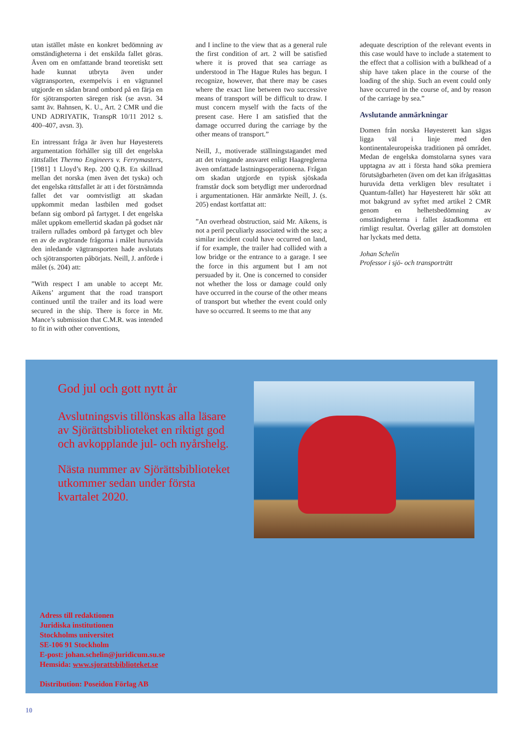utan istället måste en konkret bedömning av omständigheterna i det enskilda fallet göras. Även om en omfattande brand teoretiskt sett hade kunnat utbryta även under vägtransporten, exempelvis i en vägtunnel utgjorde en sådan brand ombord på en färja en för sjötransporten säregen risk (se avsn. 34 samt äv. Bahnsen, K. U., Art. 2 CMR und die UND ADRIYATIK, TranspR 10/11 2012 s. 400–407, avsn. 3).
En intressant fråga är även hur Høyesterets argumentation förhåller sig till det engelska rättsfallet Thermo Engineers v. Ferrymasters, [1981] 1 Lloyd’s Rep. 200 Q.B. En skillnad mellan det norska (men även det tyska) och det engelska rättsfallet är att i det förstnämnda fallet det var oomtvistligt att skadan uppkommit medan lastbilen med godset befann sig ombord på fartyget. I det engelska målet uppkom emellertid skadan på godset när trailern rullades ombord på fartyget och blev en av de avgörande frågorna i målet huruvida den inledande vägtransporten hade avslutats och sjötransporten påbörjats. Neill, J. anförde i målet (s. 204) att:
”With respect I am unable to accept Mr. Aikens’ argument that the road transport continued until the trailer and its load were secured in the ship. There is force in Mr. Mance’s submission that C.M.R. was intended to fit in with other conventions,
and I incline to the view that as a general rule the first condition of art. 2 will be satisfied where it is proved that sea carriage as understood in The Hague Rules has begun. I recognize, however, that there may be cases where the exact line between two successive means of transport will be difficult to draw. I must concern myself with the facts of the present case. Here I am satisfied that the damage occurred during the carriage by the other means of transport.”
Neill, J., motiverade ställningstagandet med att det tvingande ansvaret enligt Haagreglerna även omfattade lastningsoperationerna. Frågan om skadan utgjorde en typisk sjöskada framstår dock som betydligt mer underordnad i argumentationen. Här anmärkte Neill, J. (s. 205) endast kortfattat att:
”An overhead obstruction, said Mr. Aikens, is not a peril peculiarly associated with the sea; a similar incident could have occurred on land, if for example, the trailer had collided with a low bridge or the entrance to a garage. I see the force in this argument but I am not persuaded by it. One is concerned to consider not whether the loss or damage could only have occurred in the course of the other means of transport but whether the event could only have so occurred. It seems to me that any
adequate description of the relevant events in this case would have to include a statement to the effect that a collision with a bulkhead of a ship have taken place in the course of the loading of the ship. Such an event could only have occurred in the course of, and by reason of the carriage by sea.”
Avslutande anmärkningar
Domen från norska Høyesterett kan sägas ligga väl i linje med den kontinentaleuropeiska traditionen på området. Medan de engelska domstolarna synes vara upptagna av att i första hand söka premiera förutsägbarheten (även om det kan ifrågasättas huruvida detta verkligen blev resultatet i Quantum-fallet) har Høyesterett här sökt att mot bakgrund av syftet med artikel 2 CMR genom en helhetsbedömning av omständigheterna i fallet åstadkomma ett rimligt resultat. Överlag gäller att domstolen har lyckats med detta.
Johan Schelin
Professor i sjö- och transporträtt
God jul och gott nytt år
Avslutningsvis tillönskas alla läsare av Sjörättsbiblioteket en riktigt god och avkopplande jul- och nyårshelg.
Nästa nummer av Sjörättsbiblioteket utkommer sedan under första kvartalet 2020.
Adress till redaktionen
Juridiska institutionen
Stockholms universitet
SE-106 91 Stockholm
E-post: johan.schelin@juridicum.su.se
Hemsida: www.sjorattsbiblioteket.se
Distribution: Poseidon Förlag AB
10